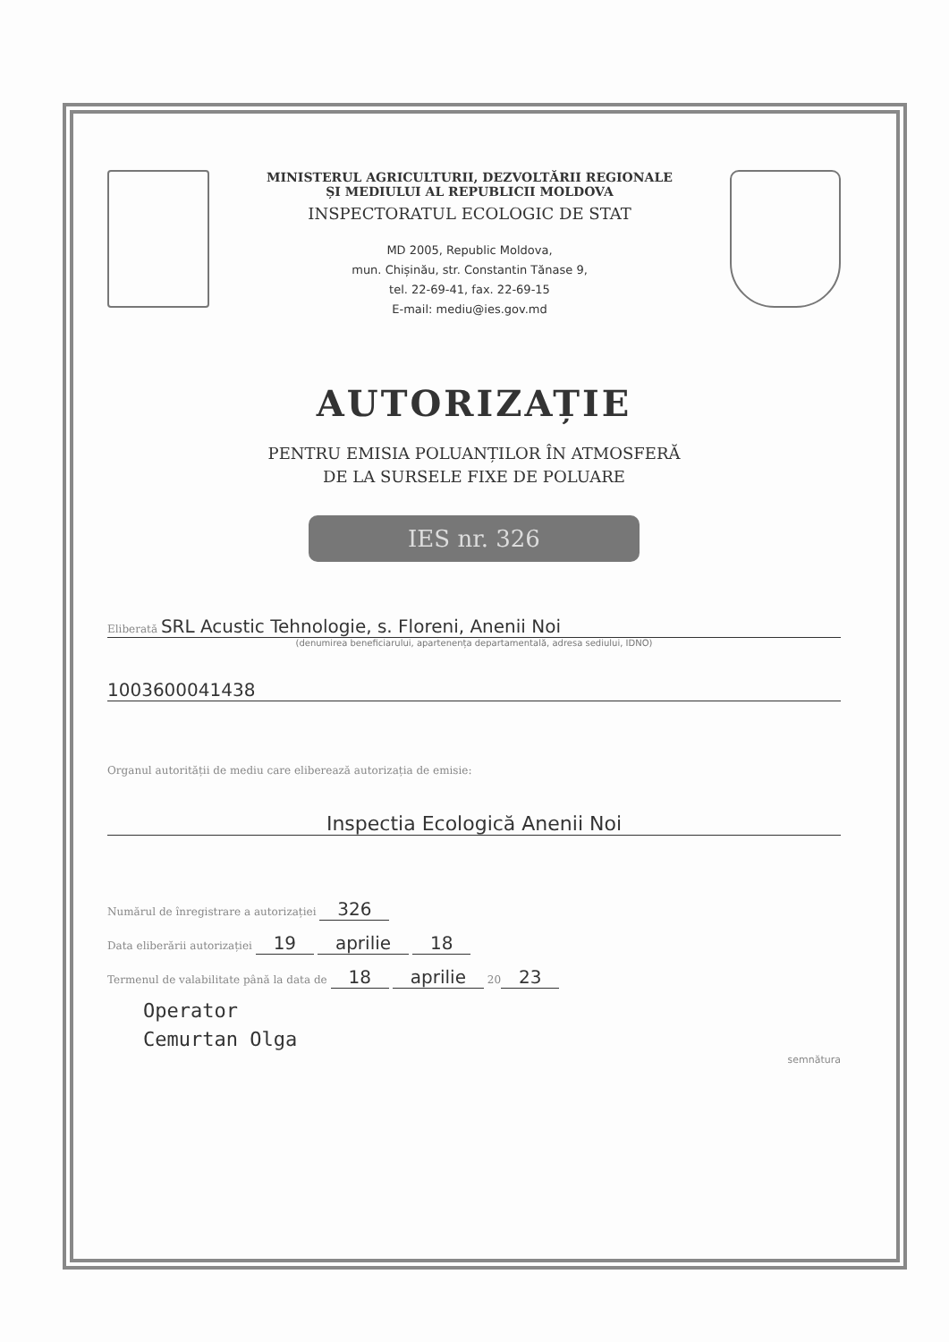MINISTERUL AGRICULTURII, DEZVOLTĂRII REGIONALE
ȘI MEDIULUI AL REPUBLICII MOLDOVA
INSPECTORATUL ECOLOGIC DE STAT
MD 2005, Republic Moldova,
mun. Chișinău, str. Constantin Tănase 9,
tel. 22-69-41, fax. 22-69-15
E-mail: mediu@ies.gov.md
AUTORIZAȚIE
PENTRU EMISIA POLUANȚILOR ÎN ATMOSFERĂ
DE LA SURSELE FIXE DE POLUARE
IES nr. 326
Eliberată SRL Acustic Tehnologie, s. Floreni, Anenii Noi
(denumirea beneficiarului, apartenența departamentală, adresa sediului, IDNO)
1003600041438
Organul autorității de mediu care eliberează autorizația de emisie:
Inspectia Ecologică Anenii Noi
Numărul de înregistrare a autorizației 326
Data eliberării autorizației 19 aprilie 18
Termenul de valabilitate până la data de 18 aprilie 20 23
Operator
Cemurtan Olga
semnătura